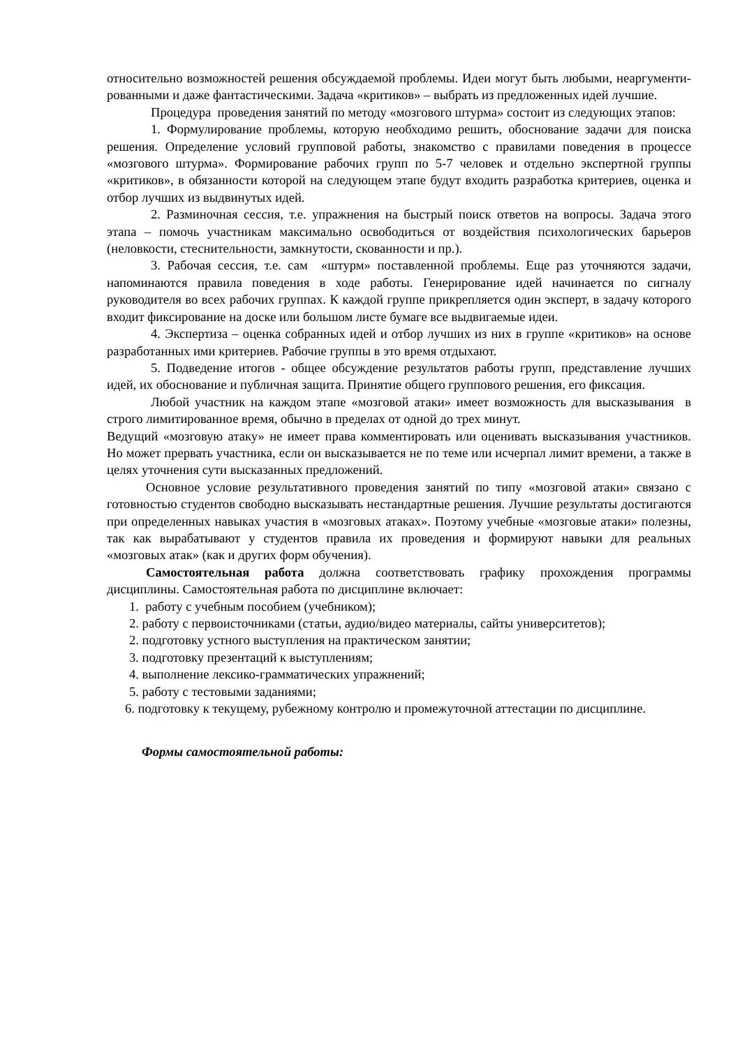относительно возможностей решения обсуждаемой проблемы. Идеи могут быть любыми, неаргументи-рованными и даже фантастическими. Задача «критиков» – выбрать из предложенных идей лучшие.
Процедура проведения занятий по методу «мозгового штурма» состоит из следующих этапов:
1. Формулирование проблемы, которую необходимо решить, обоснование задачи для поиска решения. Определение условий групповой работы, знакомство с правилами поведения в процессе «мозгового штурма». Формирование рабочих групп по 5-7 человек и отдельно экспертной группы «критиков», в обязанности которой на следующем этапе будут входить разработка критериев, оценка и отбор лучших из выдвинутых идей.
2. Разминочная сессия, т.е. упражнения на быстрый поиск ответов на вопросы. Задача этого этапа – помочь участникам максимально освободиться от воздействия психологических барьеров (неловкости, стеснительности, замкнутости, скованности и пр.).
3. Рабочая сессия, т.е. сам «штурм» поставленной проблемы. Еще раз уточняются задачи, напоминаются правила поведения в ходе работы. Генерирование идей начинается по сигналу руководителя во всех рабочих группах. К каждой группе прикрепляется один эксперт, в задачу которого входит фиксирование на доске или большом листе бумаге все выдвигаемые идеи.
4. Экспертиза – оценка собранных идей и отбор лучших из них в группе «критиков» на основе разработанных ими критериев. Рабочие группы в это время отдыхают.
5. Подведение итогов - общее обсуждение результатов работы групп, представление лучших идей, их обоснование и публичная защита. Принятие общего группового решения, его фиксация.
Любой участник на каждом этапе «мозговой атаки» имеет возможность для высказывания в строго лимитированное время, обычно в пределах от одной до трех минут.
Ведущий «мозговую атаку» не имеет права комментировать или оценивать высказывания участников. Но может прервать участника, если он высказывается не по теме или исчерпал лимит времени, а также в целях уточнения сути высказанных предложений.
Основное условие результативного проведения занятий по типу «мозговой атаки» связано с готовностью студентов свободно высказывать нестандартные решения. Лучшие результаты достигаются при определенных навыках участия в «мозговых атаках». Поэтому учебные «мозговые атаки» полезны, так как вырабатывают у студентов правила их проведения и формируют навыки для реальных «мозговых атак» (как и других форм обучения).
Самостоятельная работа должна соответствовать графику прохождения программы дисциплины. Самостоятельная работа по дисциплине включает:
1. работу с учебным пособием (учебником);
2. работу с первоисточниками (статьи, аудио/видео материалы, сайты университетов);
2. подготовку устного выступления на практическом занятии;
3. подготовку презентаций к выступлениям;
4. выполнение лексико-грамматических упражнений;
5. работу с тестовыми заданиями;
6. подготовку к текущему, рубежному контролю и промежуточной аттестации по дисциплине.
Формы самостоятельной работы: